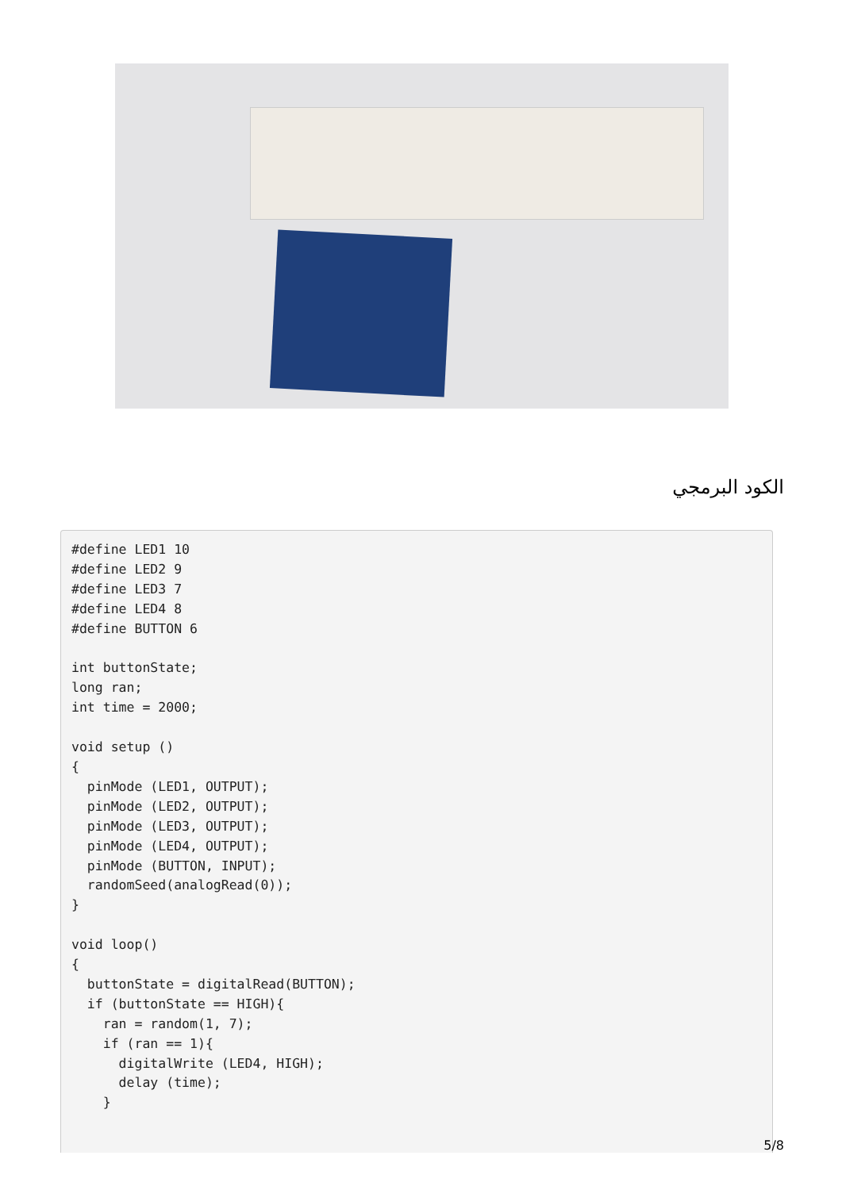الكود البرمجي
#define LED1 10
#define LED2 9
#define LED3 7
#define LED4 8
#define BUTTON 6

int buttonState;
long ran;
int time = 2000;

void setup ()
{
  pinMode (LED1, OUTPUT);
  pinMode (LED2, OUTPUT);
  pinMode (LED3, OUTPUT);
  pinMode (LED4, OUTPUT);
  pinMode (BUTTON, INPUT);
  randomSeed(analogRead(0));
}

void loop()
{
  buttonState = digitalRead(BUTTON);
  if (buttonState == HIGH){
    ran = random(1, 7);
    if (ran == 1){
      digitalWrite (LED4, HIGH);
      delay (time);
    }
5/8